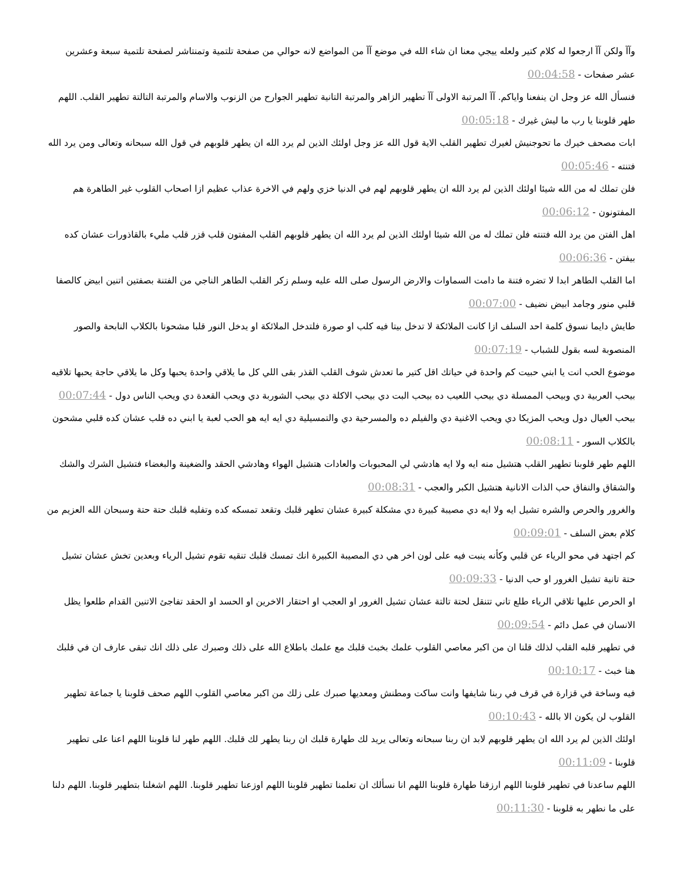وآآ ولكن آآ ارجعوا له كلام كتير ولعله ييجي معنا ان شاء الله في موضع آآ من المواضع لانه حوالي من صفحة تلتمية وتمنتاشر لصفحة تلتمية سبعة وعشرين عشر صفحات - 00:04:58
فنسأل الله عز وجل ان ينفعنا واياكم. آآ المرتبة الاولى آآ تطهير الزاهر والمرتبة التانية تطهير الجوارح من الزنوب والاسام والمرتبة التالتة تطهير القلب. اللهم طهر قلوبنا يا رب ما ليش غيرك - 00:05:18
ابات مصحف خيرك ما تحوجنيش لغيرك تطهير القلب الاية قول الله عز وجل اولئك الذين لم يرد الله ان يطهر قلوبهم في قول الله سبحانه وتعالى ومن يرد الله فتنته - 00:05:46
فلن تملك له من الله شيئا اولئك الذين لم يرد الله ان يطهر قلوبهم لهم في الدنيا خزي ولهم في الاخرة عذاب عظيم ازا اصحاب القلوب غير الطاهرة هم المفتونون - 00:06:12
اهل الفتن من يرد الله فتنته فلن تملك له من الله شيئا اولئك الذين لم يرد الله ان يطهر قلوبهم القلب المفتون قلب قزر قلب مليء بالقاذورات عشان كده بيفتن - 00:06:36
اما القلب الطاهر ابدا لا تضره فتنة ما دامت السماوات والارض الرسول صلى الله عليه وسلم زكر القلب الطاهر الناجي من الفتنة بصفتين اتنين ابيض كالصفا قلبي منور وجامد ابيض نضيف - 00:07:00
طايش دايما نسوق كلمة احد السلف ازا كانت الملائكة لا تدخل بيتا فيه كلب او صورة فلتدخل الملائكة او يدخل النور قلبا مشحونا بالكلاب النابحة والصور المنصوبة لسه بقول للشباب - 00:07:19
موضوع الحب انت يا ابني حبيت كم واحدة في حياتك اقل كتير ما تعدش شوف القلب القذر بقى اللي كل ما يلاقي واحدة يحبها وكل ما يلاقي حاجة يحبها تلاقيه بيحب العربية دي وبيحب الممسلة دي بيحب اللعيب ده بيحب البت دي بيحب الاكلة دي بيحب الشوربة دي ويحب القعدة دي ويحب الناس دول - 00:07:44
بيحب العيال دول ويحب المزيكا دي ويحب الاغنية دي والفيلم ده والمسرحية دي والتمسيلية دي ايه ايه هو الحب لعبة يا ابني ده قلب عشان كده قلبي مشحون بالكلاب السور - 00:08:11
اللهم طهر قلوبنا تطهير القلب هتشيل منه ايه ولا ايه هادشي لي المحبوبات والعادات هتشيل الهواء وهادشي الحقد والضغينة والبغضاء فتشيل الشرك والشك والشقاق والنفاق حب الذات الانانية هتشيل الكبر والعجب - 00:08:31
والغرور والحرص والشره تشيل ايه ولا ايه دي مصيبة كبيرة دي مشكلة كبيرة عشان تطهر قلبك وتقعد تمسكه كده وتفليه قلبك حتة حتة وسبحان الله العزيم من كلام بعض السلف - 00:09:01
كم اجتهد في محو الرياء عن قلبي وكأنه ينبت فيه على لون اخر هي دي المصيبة الكبيرة انك تمسك قلبك تنقيه تقوم تشيل الرياء وبعدين تخش عشان تشيل حتة تانية تشيل الغرور او حب الدنيا - 00:09:33
او الحرص عليها تلاقي الرياء طلع تاني تتنقل لحتة تالتة عشان تشيل الغرور او العجب او احتقار الاخرين او الحسد او الحقد تفاجئ الاتنين القدام طلعوا يظل الانسان في عمل دائم - 00:09:54
في تطهير قلبه القلب لذلك قلنا ان من اكبر معاصي القلوب علمك بخبث قلبك مع علمك باطلاع الله على ذلك وصبرك على ذلك انك تبقى عارف ان في قلبك هنا خبث - 00:10:17
فيه وساخة في قزارة في قرف في ربنا شايفها وانت ساكت ومطنش ومعديها صبرك على زلك من اكبر معاصي القلوب اللهم صحف قلوبنا يا جماعة تطهير القلوب لن يكون الا بالله - 00:10:43
اولئك الذين لم يرد الله ان يطهر قلوبهم لابد ان ربنا سبحانه وتعالى يريد لك طهارة قلبك ان ربنا يطهر لك قلبك. اللهم طهر لنا قلوبنا اللهم اعنا على تطهير قلوبنا - 00:11:09
اللهم ساعدنا في تطهير قلوبنا اللهم ارزقنا طهارة قلوبنا اللهم انا نسألك ان تعلمنا تطهير قلوبنا اللهم اوزعنا تطهير قلوبنا. اللهم اشغلنا بتطهير قلوبنا. اللهم دلنا على ما نطهر به قلوبنا - 00:11:30